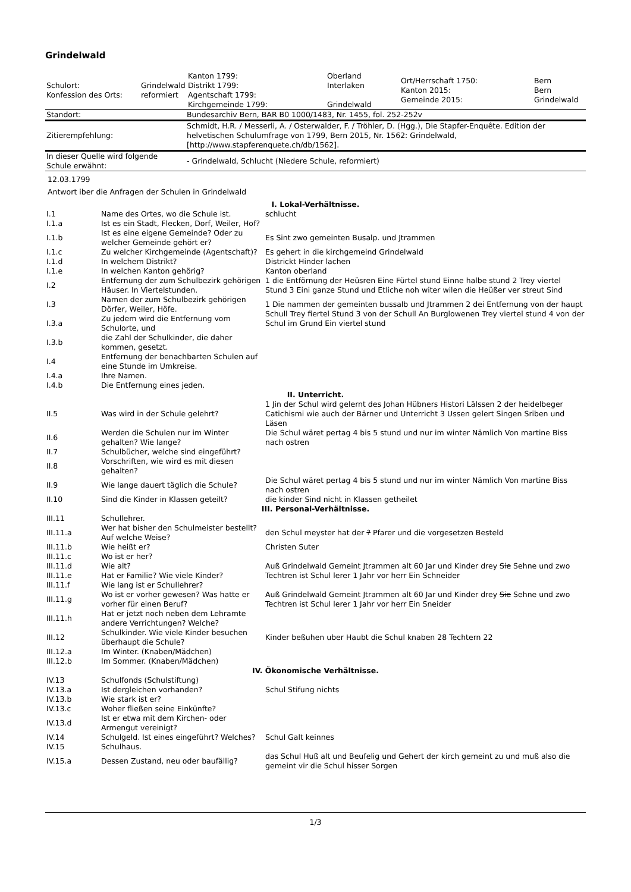Grindelwald
| Schulort: Konfession des Orts: | Grindelwald reformiert | Kanton 1799: Distrikt 1799: Agentschaft 1799: Kirchgemeinde 1799: | Oberland Interlaken Grindelwald | Ort/Herrschaft 1750: Kanton 2015: Gemeinde 2015: | Bern Bern Grindelwald |
| Standort: | Bundesarchiv Bern, BAR B0 1000/1483, Nr. 1455, fol. 252-252v |
| Zitierempfehlung: | Schmidt, H.R. / Messerli, A. / Osterwalder, F. / Tröhler, D. (Hgg.), Die Stapfer-Enquête. Edition der helvetischen Schulumfrage von 1799, Bern 2015, Nr. 1562: Grindelwald, [http://www.stapferenquete.ch/db/1562]. |
| In dieser Quelle wird folgende Schule erwähnt: | - Grindelwald, Schlucht (Niedere Schule, reformiert) |
12.03.1799
Antwort iber die Anfragen der Schulen in Grindelwald
| I. Lokal-Verhältnisse. | | |
| I.1 | Name des Ortes, wo die Schule ist. | schlucht |
| I.1.a | Ist es ein Stadt, Flecken, Dorf, Weiler, Hof? | |
| I.1.b | Ist es eine eigene Gemeinde? Oder zu welcher Gemeinde gehört er? | Es Sint zwo gemeinten Busalp. und Jtrammen |
| I.1.c | Zu welcher Kirchgemeinde (Agentschaft)? | Es gehert in die kirchgemeind Grindelwald |
| I.1.d | In welchem Distrikt? | Districkt Hinder lachen |
| I.1.e | In welchen Kanton gehörig? | Kanton oberland |
| I.2 | Entfernung der zum Schulbezirk gehörigen Häuser. In Viertelstunden. | 1 die Entförnung der Heüsren Eine Fürtel stund Einne halbe stund 2 Trey viertel Stund 3 Eini ganze Stund und Etliche noh witer wilen die Heüßer ver streut Sind |
| I.3 | Namen der zum Schulbezirk gehörigen Dörfer, Weiler, Höfe. | 1 Die nammen der gemeinten bussalb und Jtrammen 2 dei Entfernung von der haupt Schull Trey fiertel Stund 3 von der Schull An Burglowenen Trey viertel stund 4 von der Schul im Grund Ein viertel stund |
| I.3.a | Zu jedem wird die Entfernung vom Schulorte, und | |
| I.3.b | die Zahl der Schulkinder, die daher kommen, gesetzt. | |
| I.4 | Entfernung der benachbarten Schulen auf eine Stunde im Umkreise. | |
| I.4.a | Ihre Namen. | |
| I.4.b | Die Entfernung eines jeden. | |
| II. Unterricht. | | |
| II.5 | Was wird in der Schule gelehrt? | 1 Jin der Schul wird gelernt des Johan Hübners Histori Lälssen 2 der heidelbeger Catichismi wie auch der Bärner und Unterricht 3 Ussen gelert Singen Sriben und Läsen |
| II.6 | Werden die Schulen nur im Winter gehalten? Wie lange? | Die Schul wäret pertag 4 bis 5 stund und nur im winter Nämlich Von martine Biss nach ostren |
| II.7 | Schulbücher, welche sind eingeführt? | |
| II.8 | Vorschriften, wie wird es mit diesen gehalten? | |
| II.9 | Wie lange dauert täglich die Schule? | Die Schul wäret pertag 4 bis 5 stund und nur im winter Nämlich Von martine Biss nach ostren |
| II.10 | Sind die Kinder in Klassen geteilt? | die kinder Sind nicht in Klassen getheilet |
| III. Personal-Verhältnisse. | | |
| III.11 | Schullehrer. | |
| III.11.a | Wer hat bisher den Schulmeister bestellt? Auf welche Weise? | den Schul meyster hat der ? Pfarer und die vorgesetzen Besteld |
| III.11.b | Wie heißt er? | Christen Suter |
| III.11.c | Wo ist er her? | |
| III.11.d | Wie alt? | Auß Grindelwald Gemeint Jtrammen alt 60 Jar und Kinder drey Sie Sehne und zwo Techtren ist Schul lerer 1 Jahr vor herr Ein Schneider |
| III.11.e | Hat er Familie? Wie viele Kinder? | |
| III.11.f | Wie lang ist er Schullehrer? | |
| III.11.g | Wo ist er vorher gewesen? Was hatte er vorher für einen Beruf? | Auß Grindelwald Gemeint Jtrammen alt 60 Jar und Kinder drey Sie Sehne und zwo Techtren ist Schul lerer 1 Jahr vor herr Ein Sneider |
| III.11.h | Hat er jetzt noch neben dem Lehramte andere Verrichtungen? Welche? | |
| III.12 | Schulkinder. Wie viele Kinder besuchen überhaupt die Schule? | Kinder beßuhen uber Haubt die Schul knaben 28 Techtern 22 |
| III.12.a | Im Winter. (Knaben/Mädchen) | |
| III.12.b | Im Sommer. (Knaben/Mädchen) | |
| IV. Ökonomische Verhältnisse. | | |
| IV.13 | Schulfonds (Schulstiftung) | |
| IV.13.a | Ist dergleichen vorhanden? | Schul Stifung nichts |
| IV.13.b | Wie stark ist er? | |
| IV.13.c | Woher fließen seine Einkünfte? | |
| IV.13.d | Ist er etwa mit dem Kirchen- oder Armengut vereinigt? | |
| IV.14 | Schulgeld. Ist eines eingeführt? Welches? | Schul Galt keinnes |
| IV.15 | Schulhaus. | |
| IV.15.a | Dessen Zustand, neu oder baufällig? | das Schul Huß alt und Beufelig und Gehert der kirch gemeint zu und muß also die gemeint vir die Schul hisser Sorgen |
1/3